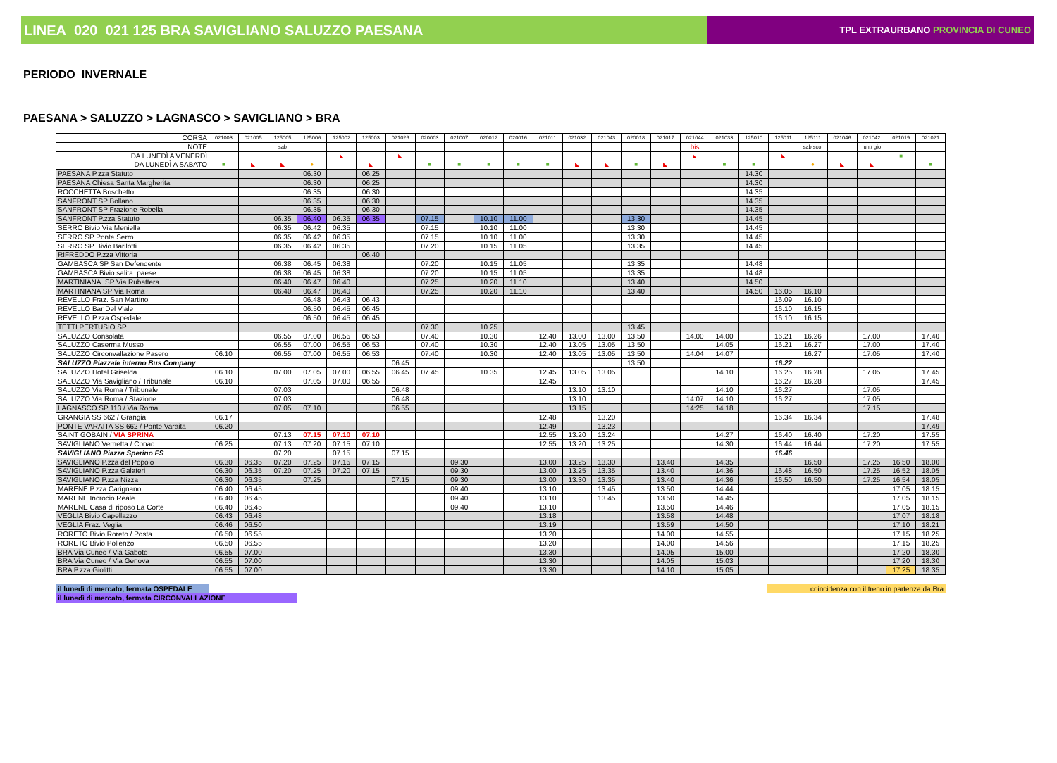LINEA 020 021 125 BRA SAVIGLIANO SALUZZO PAESANA
TPL EXTRAURBANO PROVINCIA DI CUNEO
PERIODO INVERNALE
PAESANA > SALUZZO > LAGNASCO > SAVIGLIANO > BRA
| CORSA | 021003 | 021005 | 125005 | 125006 | 125002 | 125003 | 021026 | 020003 | 021007 | 020012 | 020016 | 021011 | 021032 | 021043 | 020018 | 021017 | 021044 | 021033 | 125010 | 125011 | 125111 | 021046 | 021042 | 021019 | 021021 |
| --- | --- | --- | --- | --- | --- | --- | --- | --- | --- | --- | --- | --- | --- | --- | --- | --- | --- | --- | --- | --- | --- | --- | --- | --- | --- |
| NOTE | | | sab | | | | | | | | | | | | | | bis | | | | sab scol | | lun / gio | | |
| DA LUNEDÌ A VENERDÌ | | | | | ◣ | | ◣ | | | | | | | | | | ◣ | | | ◣ | | | | ■ | |
| DA LUNEDÌ A SABATO | ■ | ◣ | ◣ | ● | | ◣ | | ■ | ■ | ■ | ■ | ■ | ◣ | ◣ | ■ | ◣ | | ■ | ■ | | ● | ◣ | ◣ | | ■ |
| PAESANA P.zza Statuto | | | | 06.30 | | 06.25 | | | | | | | | | | | | | 14.30 | | | | | | |
| PAESANA Chiesa Santa Margherita | | | | 06.30 | | 06.25 | | | | | | | | | | | | | 14.30 | | | | | | |
| ROCCHETTA Boschetto | | | | 06.35 | | 06.30 | | | | | | | | | | | | | 14.35 | | | | | | |
| SANFRONT SP Bollano | | | | 06.35 | | 06.30 | | | | | | | | | | | | | 14.35 | | | | | | |
| SANFRONT SP Frazione Robella | | | | 06.35 | | 06.30 | | | | | | | | | | | | | 14.35 | | | | | | |
| SANFRONT P.zza Statuto | | | 06.35 | 06.40 | 06.35 | 06.35 | | 07.15 | | 10.10 | 11.00 | | | | 13.30 | | | | 14.45 | | | | | | |
| SERRO Bivio Via Meniella | | | 06.35 | 06.42 | 06.35 | | | 07.15 | | 10.10 | 11.00 | | | | 13.30 | | | | 14.45 | | | | | | |
| SERRO SP Ponte Serro | | | 06.35 | 06.42 | 06.35 | | | 07.15 | | 10.10 | 11.00 | | | | 13.30 | | | | 14.45 | | | | | | |
| SERRO SP Bivio Barilotti | | | 06.35 | 06.42 | 06.35 | | | 07.20 | | 10.15 | 11.05 | | | | 13.35 | | | | 14.45 | | | | | | |
| RIFREDDO P.zza Vittoria | | | | | | 06.40 | | | | | | | | | | | | | | | | | | | |
| GAMBASCA SP San Defendente | | | 06.38 | 06.45 | 06.38 | | | 07.20 | | 10.15 | 11.05 | | | | 13.35 | | | | 14.48 | | | | | | |
| GAMBASCA Bivio salita paese | | | 06.38 | 06.45 | 06.38 | | | 07.20 | | 10.15 | 11.05 | | | | 13.35 | | | | 14.48 | | | | | | |
| MARTINIANA SP Via Rubattera | | | 06.40 | 06.47 | 06.40 | | | 07.25 | | 10.20 | 11.10 | | | | 13.40 | | | | 14.50 | | | | | | |
| MARTINIANA SP Via Roma | | | 06.40 | 06.47 | 06.40 | | | 07.25 | | 10.20 | 11.10 | | | | 13.40 | | | | 14.50 | 16.05 | 16.10 | | | | |
| REVELLO Fraz. San Martino | | | | 06.48 | 06.43 | 06.43 | | | | | | | | | | | | | | 16.09 | 16.10 | | | | |
| REVELLO Bar Del Viale | | | | 06.50 | 06.45 | 06.45 | | | | | | | | | | | | | | 16.10 | 16.15 | | | | |
| REVELLO P.zza Ospedale | | | | 06.50 | 06.45 | 06.45 | | | | | | | | | | | | | | 16.10 | 16.15 | | | | |
| TETTI PERTUSIO SP | | | | | | | | 07.30 | | 10.25 | | | | | 13.45 | | | | | | | | | | |
| SALUZZO Consolata | | | 06.55 | 07.00 | 06.55 | 06.53 | | 07.40 | | 10.30 | | 12.40 | 13.00 | 13.00 | 13.50 | | 14.00 | 14.00 | | 16.21 | 16.26 | | 17.00 | | 17.40 |
| SALUZZO Caserma Musso | | | 06.55 | 07.00 | 06.55 | 06.53 | | 07.40 | | 10.30 | | 12.40 | 13.05 | 13.05 | 13.50 | | | 14.05 | | 16.21 | 16.27 | | 17.00 | | 17.40 |
| SALUZZO Circonvallazione Pasero | 06.10 | | 06.55 | 07.00 | 06.55 | 06.53 | | 07.40 | | 10.30 | | 12.40 | 13.05 | 13.05 | 13.50 | | 14.04 | 14.07 | | | 16.27 | | 17.05 | | 17.40 |
| SALUZZO Piazzale interno Bus Company | | | | | | | 06.45 | | | | | | | | 13.50 | | | | | 16.22 | | | | | |
| SALUZZO Hotel Griselda | 06.10 | | 07.00 | 07.05 | 07.00 | 06.55 | 06.45 | 07.45 | | 10.35 | | 12.45 | 13.05 | 13.05 | | | | 14.10 | | 16.25 | 16.28 | | 17.05 | | 17.45 |
| SALUZZO Via Savigliano / Tribunale | 06.10 | | | 07.05 | 07.00 | 06.55 | | | | | | 12.45 | | | | | | | | 16.27 | 16.28 | | | | 17.45 |
| SALUZZO Via Roma / Tribunale | | | 07.03 | | | | 06.48 | | | | | | 13.10 | 13.10 | | | | 14.10 | | 16.27 | | | 17.05 | | |
| SALUZZO Via Roma / Stazione | | | 07.03 | | | | 06.48 | | | | | | 13.10 | | | | 14:07 | 14.10 | | 16.27 | | | 17.05 | | |
| LAGNASCO SP 113 / Via Roma | | | 07.05 | 07.10 | | | 06.55 | | | | | | 13.15 | | | | 14:25 | 14.18 | | | | | 17.15 | | |
| GRANGIA SS 662 / Grangia | 06.17 | | | | | | | | | | | 12.48 | | 13.20 | | | | | | 16.34 | 16.34 | | | | 17.48 |
| PONTE VARAITA SS 662 / Ponte Varaita | 06.20 | | | | | | | | | | | 12.49 | | 13.23 | | | | | | | | | | | 17.49 |
| SAINT GOBAIN / VIA SPRINA | | | 07.13 | 07.15 | 07.10 | 07.10 | | | | | | 12.55 | 13.20 | 13.24 | | | | 14.27 | | 16.40 | 16.40 | | 17.20 | | 17.55 |
| SAVIGLIANO Vernetta / Conad | 06.25 | | 07.13 | 07.20 | 07.15 | 07.10 | | | | | | 12.55 | 13.20 | 13.25 | | | | 14.30 | | 16.44 | 16.44 | | 17.20 | | 17.55 |
| SAVIGLIANO Piazza Sperino FS | | | 07.20 | | 07.15 | | 07.15 | | | | | | | | | | | | | 16.46 | | | | | |
| SAVIGLIANO P.zza del Popolo | 06.30 | 06.35 | 07.20 | 07.25 | 07.15 | 07.15 | | | 09.30 | | | 13.00 | 13.25 | 13.30 | | 13.40 | | 14.35 | | | 16.50 | | 17.25 | 16.50 | 18.00 |
| SAVIGLIANO P.zza Galateri | 06.30 | 06.35 | 07.20 | 07.25 | 07.20 | 07.15 | | | 09.30 | | | 13.00 | 13.25 | 13.35 | | 13.40 | | 14.36 | | 16.48 | 16.50 | | 17.25 | 16.52 | 18.05 |
| SAVIGLIANO P.zza Nizza | 06.30 | 06.35 | | 07.25 | | | 07.15 | | 09.30 | | | 13.00 | 13.30 | 13.35 | | 13.40 | | 14.36 | | 16.50 | 16.50 | | 17.25 | 16.54 | 18.05 |
| MARENE P.zza Carignano | 06.40 | 06.45 | | | | | | | 09.40 | | | 13.10 | | 13.45 | | 13.50 | | 14.44 | | | | | | 17.05 | 18.15 |
| MARENE Incrocio Reale | 06.40 | 06.45 | | | | | | | 09.40 | | | 13.10 | | 13.45 | | 13.50 | | 14.45 | | | | | | 17.05 | 18.15 |
| MARENE Casa di riposo La Corte | 06.40 | 06.45 | | | | | | | 09.40 | | | 13.10 | | | | 13.50 | | 14.46 | | | | | | 17.05 | 18.15 |
| VEGLIA Bivio Capellazzo | 06.43 | 06.48 | | | | | | | | | | 13.18 | | | | 13.58 | | 14.48 | | | | | | 17.07 | 18.18 |
| VEGLIA Fraz. Veglia | 06.46 | 06.50 | | | | | | | | | | 13.19 | | | | 13.59 | | 14.50 | | | | | | 17.10 | 18.21 |
| RORETO Bivio Roreto / Posta | 06.50 | 06.55 | | | | | | | | | | 13.20 | | | | 14.00 | | 14.55 | | | | | | 17.15 | 18.25 |
| RORETO Bivio Pollenzo | 06.50 | 06.55 | | | | | | | | | | 13.20 | | | | 14.00 | | 14.56 | | | | | | 17.15 | 18.25 |
| BRA Via Cuneo / Via Gaboto | 06.55 | 07.00 | | | | | | | | | | 13.30 | | | | 14.05 | | 15.00 | | | | | | 17.20 | 18.30 |
| BRA Via Cuneo / Via Genova | 06.55 | 07.00 | | | | | | | | | | 13.30 | | | | 14.05 | | 15.03 | | | | | | 17.20 | 18.30 |
| BRA P.zza Giolitti | 06.55 | 07.00 | | | | | | | | | | 13.30 | | | | 14.10 | | 15.05 | | | | | | 17.25 | 18.35 |
il lunedì di mercato, fermata OSPEDALE
il lunedì di mercato, fermata CIRCONVALLAZIONE
coincidenza con il treno in partenza da Bra